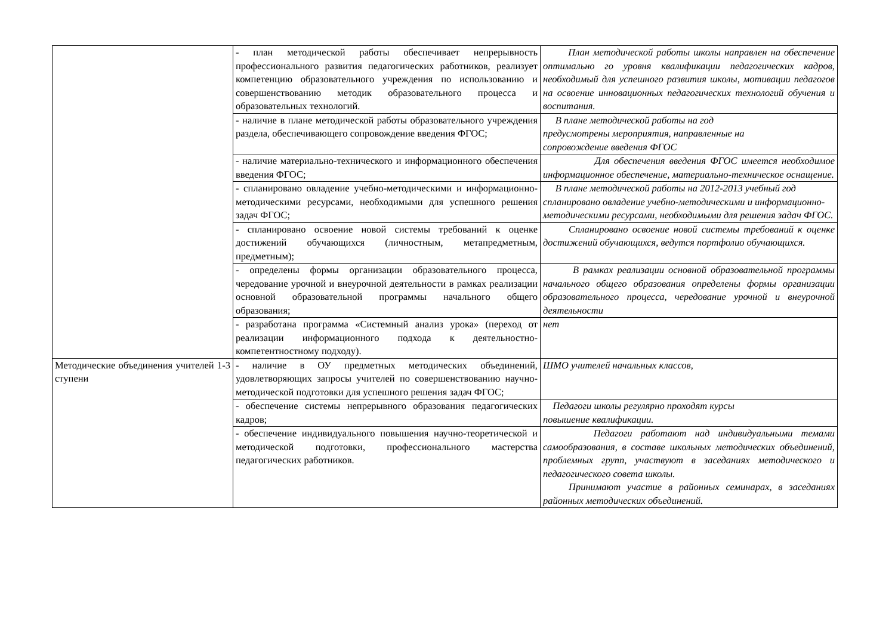| | - план методической работы обеспечивает непрерывность профессионального развития педагогических работников, реализует компетенцию образовательного учреждения по использованию и совершенствованию методик образовательного процесса и образовательных технологий. | План методической работы школы направлен на обеспечение оптимально го уровня квалификации педагогических кадров, необходимый для успешного развития школы, мотивации педагогов на освоение инновационных педагогических технологий обучения и воспитания. |
| | - наличие в плане методической работы образовательного учреждения раздела, обеспечивающего сопровождение введения ФГОС; | В плане методической работы на год предусмотрены мероприятия, направленные на сопровождение введения ФГОС |
| | - наличие материально-технического и информационного обеспечения введения ФГОС; | Для обеспечения введения ФГОС имеется необходимое информационное обеспечение, материально-техническое оснащение. |
| | - спланировано овладение учебно-методическими и информационно-методическими ресурсами, необходимыми для успешного решения задач ФГОС; | В плане методической работы на 2012-2013 учебный год спланировано овладение учебно-методическими и информационно-методическими ресурсами, необходимыми для решения задач ФГОС. |
| | - спланировано освоение новой системы требований к оценке достижений обучающихся (личностным, метапредметным, предметным); | Спланировано освоение новой системы требований к оценке достижений обучающихся, ведутся портфолио обучающихся. |
| | - определены формы организации образовательного процесса, чередование урочной и внеурочной деятельности в рамках реализации основной образовательной программы начального общего образования; | В рамках реализации основной образовательной программы начального общего образования определены формы организации образовательного процесса, чередование урочной и внеурочной деятельности |
| | - разработана программа «Системный анализ урока» (переход от реализации информационного подхода к деятельностно-компетентностному подходу). | нет |
| Методические объединения учителей 1-3 ступени | - наличие в ОУ предметных методических объединений, удовлетворяющих запросы учителей по совершенствованию научно-методической подготовки для успешного решения задач ФГОС; | ШМО учителей начальных классов, |
| | - обеспечение системы непрерывного образования педагогических кадров; | Педагоги школы регулярно проходят курсы повышение квалификации. |
| | - обеспечение индивидуального повышения научно-теоретической и методической подготовки, профессионального мастерства педагогических работников. | Педагоги работают над индивидуальными темами самообразования, в составе школьных методических объединений, проблемных групп, участвуют в заседаниях методического и педагогического совета школы. Принимают участие в районных семинарах, в заседаниях районных методических объединений. |